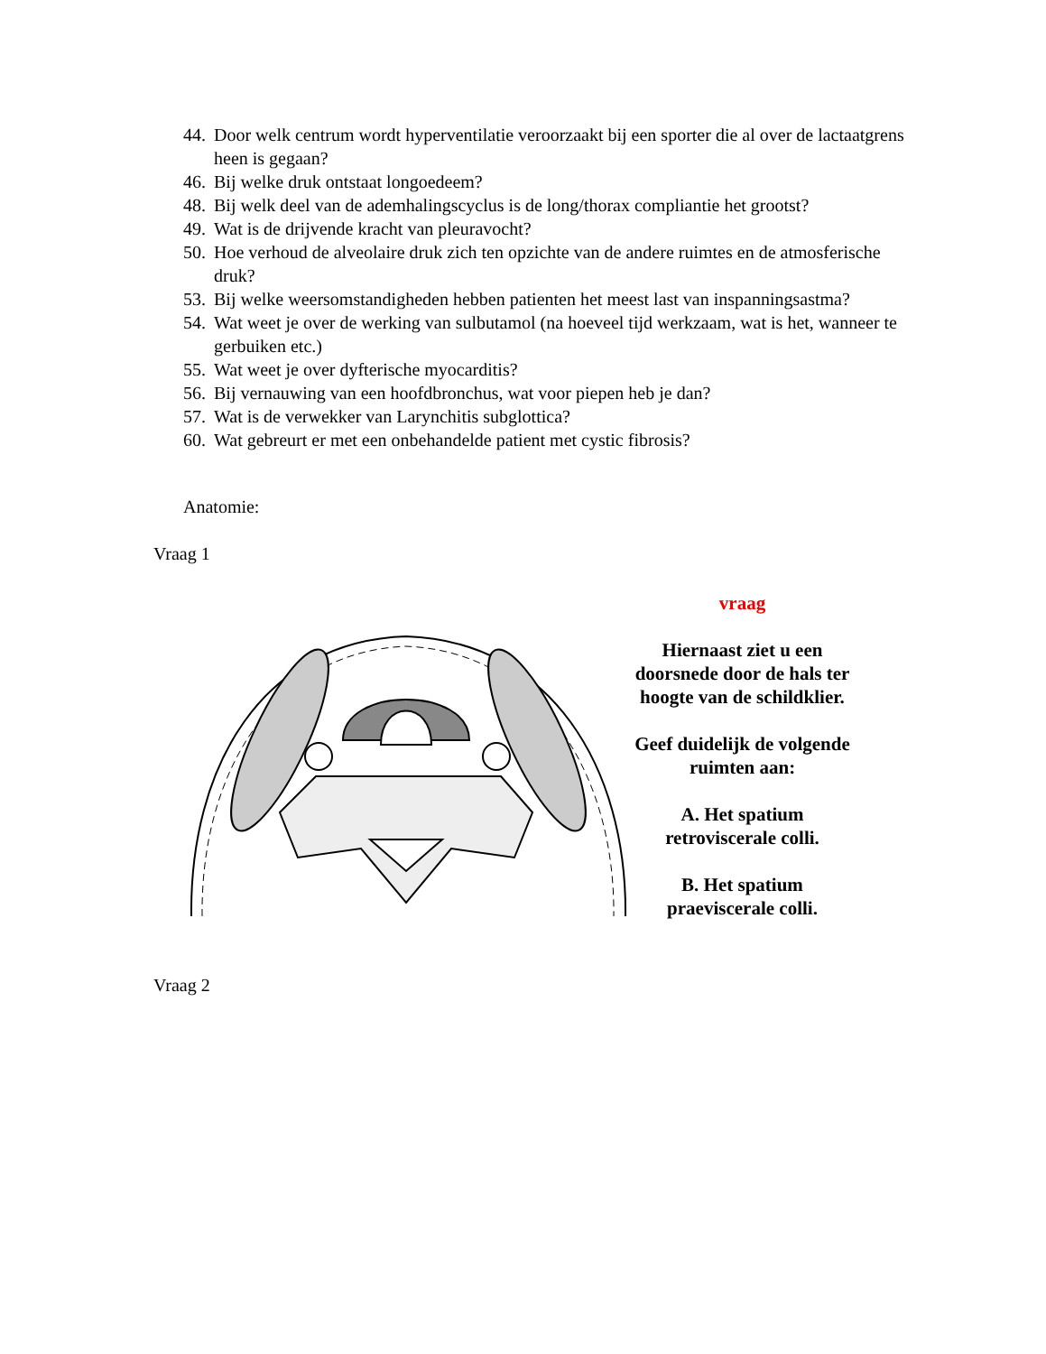44. Door welk centrum wordt hyperventilatie veroorzaakt bij een sporter die al over de lactaatgrens heen is gegaan?
46. Bij welke druk ontstaat longoedeem?
48. Bij welk deel van de ademhalingscyclus is de long/thorax compliantie het grootst?
49. Wat is de drijvende kracht van pleuravocht?
50. Hoe verhoud de alveolaire druk zich ten opzichte van de andere ruimtes en de atmosferische druk?
53. Bij welke weersomstandigheden hebben patienten het meest last van inspanningsastma?
54. Wat weet je over de werking van sulbutamol (na hoeveel tijd werkzaam, wat is het, wanneer te gerbuiken etc.)
55. Wat weet je over dyfterische myocarditis?
56. Bij vernauwing van een hoofdbronchus, wat voor piepen heb je dan?
57. Wat is de verwekker van Larynchitis subglottica?
60. Wat gebreurt er met een onbehandelde patient met cystic fibrosis?
Anatomie:
Vraag 1
vraag
Hiernaast ziet u een doorsnede door de hals ter hoogte van de schildklier.
Geef duidelijk de volgende ruimten aan:
A. Het spatium retroviscerale colli.
B. Het spatium praeviscerale colli.
Vraag 2